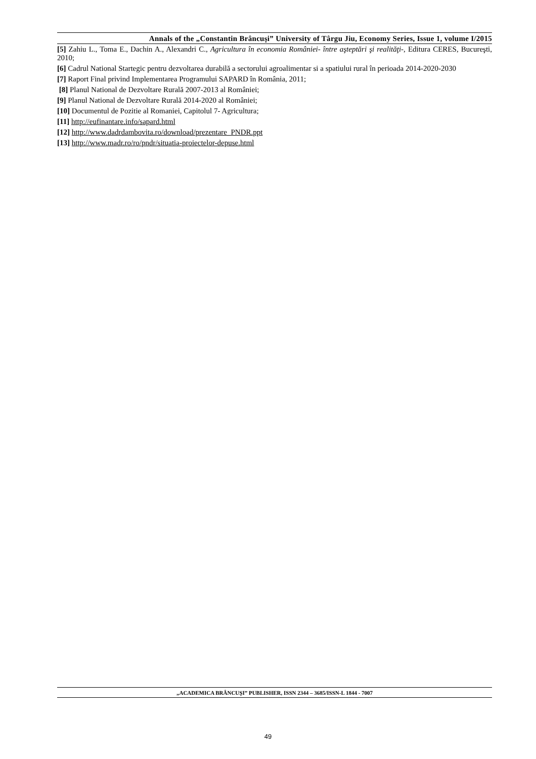Annals of the „Constantin Brâncuşi” University of Târgu Jiu, Economy Series, Issue 1, volume I/2015
[5] Zahiu L., Toma E., Dachin A., Alexandri C., Agricultura în economia României- între aşteptări şi realităţi-, Editura CERES, Bucureşti, 2010;
[6] Cadrul National Startegic pentru dezvoltarea durabilă a sectorului agroalimentar si a spatiului rural în perioada 2014-2020-2030
[7] Raport Final privind Implementarea Programului SAPARD în România, 2011;
[8] Planul National de Dezvoltare Rurală 2007-2013 al României;
[9] Planul National de Dezvoltare Rurală 2014-2020 al României;
[10] Documentul de Pozitie al Romaniei, Capitolul 7- Agricultura;
[11] http://eufinantare.info/sapard.html
[12] http://www.dadrdambovita.ro/download/prezentare_PNDR.ppt
[13] http://www.madr.ro/ro/pndr/situatia-proiectelor-depuse.html
„ACADEMICA BRÂNCUŞI” PUBLISHER, ISSN 2344 – 3685/ISSN-L 1844 - 7007
49